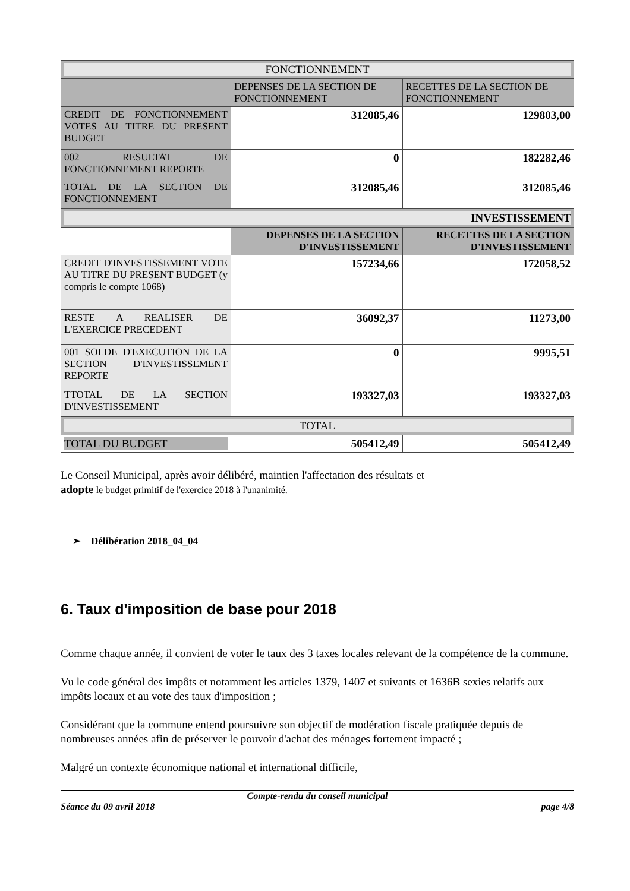| FONCTIONNEMENT | | |
| | DEPENSES DE LA SECTION DE FONCTIONNEMENT | RECETTES DE LA SECTION DE FONCTIONNEMENT |
| CREDIT DE FONCTIONNEMENT VOTES AU TITRE DU PRESENT BUDGET | 312085,46 | 129803,00 |
| 002 RESULTAT DE FONCTIONNEMENT REPORTE | 0 | 182282,46 |
| TOTAL DE LA SECTION DE FONCTIONNEMENT | 312085,46 | 312085,46 |
| INVESTISSEMENT | | |
| | DEPENSES DE LA SECTION D'INVESTISSEMENT | RECETTES DE LA SECTION D'INVESTISSEMENT |
| CREDIT D'INVESTISSEMENT VOTE AU TITRE DU PRESENT BUDGET (y compris le compte 1068) | 157234,66 | 172058,52 |
| RESTE A REALISER DE L'EXERCICE PRECEDENT | 36092,37 | 11273,00 |
| 001 SOLDE D'EXECUTION DE LA SECTION D'INVESTISSEMENT REPORTE | 0 | 9995,51 |
| TTOTAL DE LA SECTION D'INVESTISSEMENT | 193327,03 | 193327,03 |
| TOTAL | | |
| TOTAL DU BUDGET | 505412,49 | 505412,49 |
Le Conseil Municipal, après avoir délibéré, maintien l'affectation des résultats et
adopte le budget primitif de l'exercice 2018 à l'unanimité.
➢ Délibération 2018_04_04
6. Taux d'imposition de base pour 2018
Comme chaque année, il convient de voter le taux des 3 taxes locales relevant de la compétence de la commune.
Vu le code général des impôts et notamment les articles 1379, 1407 et suivants et 1636B sexies relatifs aux impôts locaux et au vote des taux d'imposition ;
Considérant que la commune entend poursuivre son objectif de modération fiscale pratiquée depuis de nombreuses années afin de préserver le pouvoir d'achat des ménages fortement impacté ;
Malgré un contexte économique national et international difficile,
Compte-rendu du conseil municipal
Séance du 09 avril 2018 page 4/8